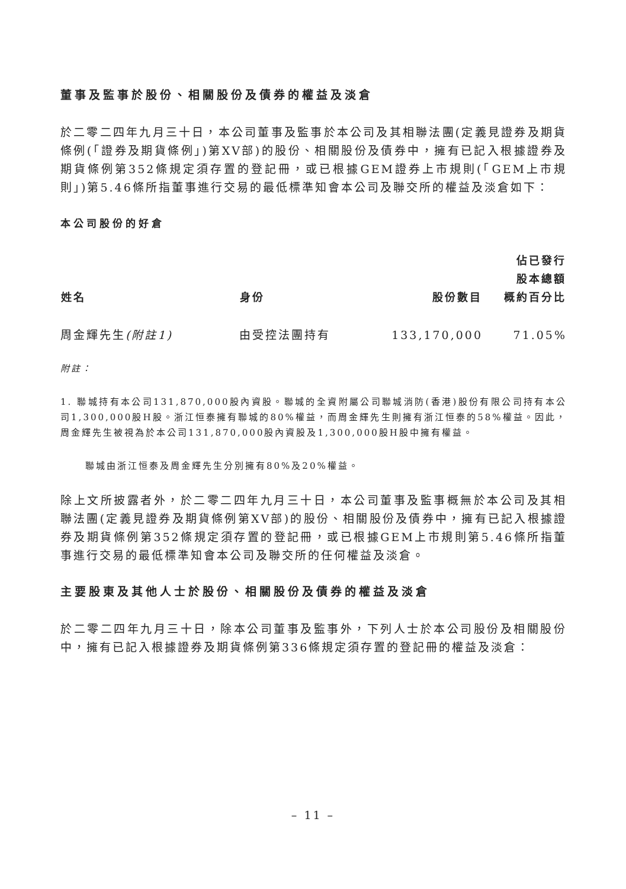董事及監事於股份、相關股份及債券的權益及淡倉
於二零二四年九月三十日，本公司董事及監事於本公司及其相聯法團(定義見證券及期貨條例(「證券及期貨條例」)第XV部)的股份、相關股份及債券中，擁有已記入根據證券及期貨條例第352條規定須存置的登記冊，或已根據GEM證券上市規則(「GEM上市規則」)第5.46條所指董事進行交易的最低標準知會本公司及聯交所的權益及淡倉如下：
本公司股份的好倉
| 姓名 | 身份 | 股份數目 | 佔已發行 股本總額 概約百分比 |
| --- | --- | --- | --- |
| 周金輝先生 (附註1) | 由受控法團持有 | 133,170,000 | 71.05% |
附註：
1. 聯城持有本公司131,870,000股內資股。聯城的全資附屬公司聯城消防(香港)股份有限公司持有本公司1,300,000股H股。浙江恒泰擁有聯城的80%權益，而周金輝先生則擁有浙江恒泰的58%權益。因此，周金輝先生被視為於本公司131,870,000股內資股及1,300,000股H股中擁有權益。
聯城由浙江恒泰及周金輝先生分別擁有80%及20%權益。
除上文所披露者外，於二零二四年九月三十日，本公司董事及監事概無於本公司及其相聯法團(定義見證券及期貨條例第XV部)的股份、相關股份及債券中，擁有已記入根據證券及期貨條例第352條規定須存置的登記冊，或已根據GEM上市規則第5.46條所指董事進行交易的最低標準知會本公司及聯交所的任何權益及淡倉。
主要股東及其他人士於股份、相關股份及債券的權益及淡倉
於二零二四年九月三十日，除本公司董事及監事外，下列人士於本公司股份及相關股份中，擁有已記入根據證券及期貨條例第336條規定須存置的登記冊的權益及淡倉：
– 11 –